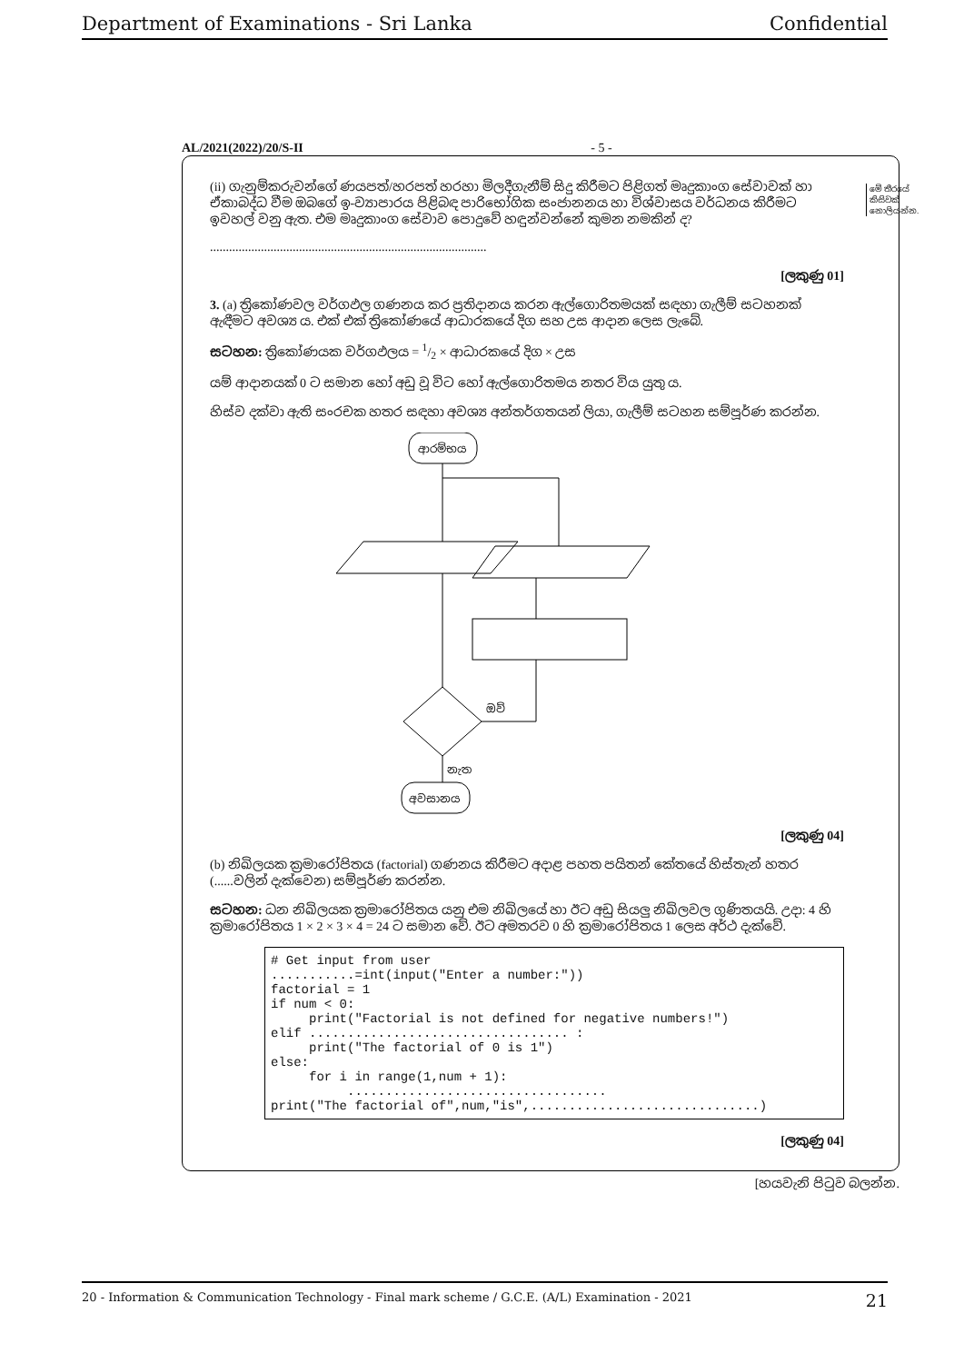Department of Examinations - Sri Lanka Confidential
AL/2021(2022)/20/S-II - 5 -
මේ තීරයේ කිසිවක් නොලියන්න.
(ii) ගැනුම්කරුවන්ගේ ණයපත්/හරපත් හරහා මිලදීගැනීම් සිදු කිරීමට පිළිගත් මෘදුකාංග සේවාවක් හා ඒකාබද්ධ වීම ඔබගේ ඉ-ව්‍යාපාරය පිළිබඳ පාරිභෝගික සංජානනය හා විශ්වාසය වර්ධනය කිරීමට ඉවහල් වනු ඇත. එම මෘදුකාංග සේවාව පොදුවේ හඳුන්වන්නේ කුමන නමකින් ද?
.......................................................................................
[ලකුණු 01]
3. (a) ත්‍රිකෝණවල වර්ගඵල ගණනය කර ප්‍රතිදානය කරන ඇල්ගොරිතමයක් සඳහා ගැලීම් සටහනක් ඇඳීමට අවශ්‍ය ය. එක් එක් ත්‍රිකෝණයේ ආධාරකයේ දිග සහ උස ආදාන ලෙස ලැබේ.
සටහන: ත්‍රිකෝණයක වර්ගඵලය = 1/2 × ආධාරකයේ දිග × උස
යම් ආදානයක් 0 ට සමාන හෝ අඩු වූ විට හෝ ඇල්ගොරිතමය නතර විය යුතු ය.
හිස්ව දක්වා ඇති සංරචක හතර සඳහා අවශ්‍ය අන්තර්ගතයන් ලියා, ගැලීම් සටහන සම්පූර්ණ කරන්න.
ආරම්භය
ඔව්
නැත
අවසානය
[ලකුණු 04]
(b) නිඛිලයක ක්‍රමාරෝපිතය (factorial) ගණනය කිරීමට අදාළ පහත පයිතන් කේතයේ හිස්තැන් හතර (......වලින් දැක්වෙන) සම්පූර්ණ කරන්න.
සටහන: ධන නිඛිලයක ක්‍රමාරෝපිතය යනු එම නිඛිලයේ හා ඊට අඩු සියලු නිඛිලවල ගුණිතයයි. උදා: 4 හි ක්‍රමාරෝපිතය 1 × 2 × 3 × 4 = 24 ට සමාන වේ. ඊට අමතරව 0 හි ක්‍රමාරෝපිතය 1 ලෙස අර්ථ දැක්වේ.
# Get input from user
...........=int(input("Enter a number:"))
factorial = 1
if num < 0:
     print("Factorial is not defined for negative numbers!")
elif .................................. :
     print("The factorial of 0 is 1")
else:
     for i in range(1,num + 1):
          ..................................
print("The factorial of",num,"is",..............................)
[ලකුණු 04]
[හයවැනි පිටුව බලන්න.
20 - Information & Communication Technology - Final mark scheme / G.C.E. (A/L) Examination - 2021 21